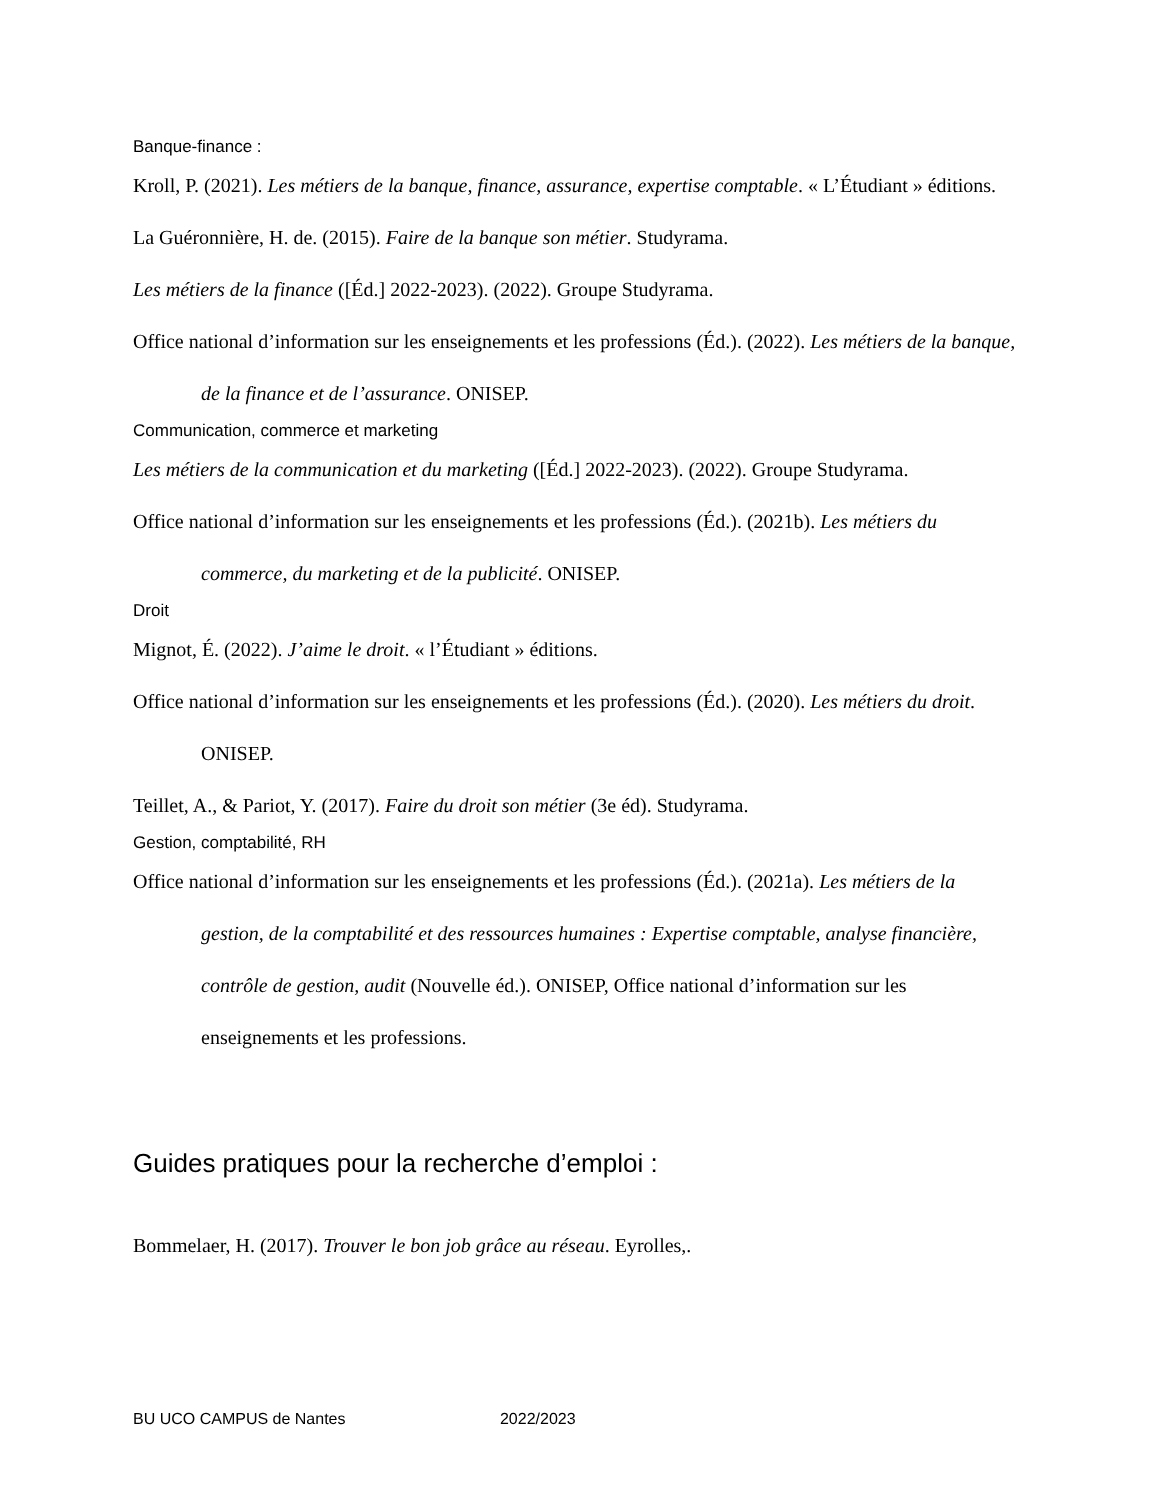Banque-finance :
Kroll, P. (2021). Les métiers de la banque, finance, assurance, expertise comptable. « L’Étudiant » éditions.
La Guéronnière, H. de. (2015). Faire de la banque son métier. Studyrama.
Les métiers de la finance ([Éd.] 2022-2023). (2022). Groupe Studyrama.
Office national d’information sur les enseignements et les professions (Éd.). (2022). Les métiers de la banque, de la finance et de l’assurance. ONISEP.
Communication, commerce et marketing
Les métiers de la communication et du marketing ([Éd.] 2022-2023). (2022). Groupe Studyrama.
Office national d’information sur les enseignements et les professions (Éd.). (2021b). Les métiers du commerce, du marketing et de la publicité. ONISEP.
Droit
Mignot, É. (2022). J’aime le droit. « l’Étudiant » éditions.
Office national d’information sur les enseignements et les professions (Éd.). (2020). Les métiers du droit. ONISEP.
Teillet, A., & Pariot, Y. (2017). Faire du droit son métier (3e éd). Studyrama.
Gestion, comptabilité, RH
Office national d’information sur les enseignements et les professions (Éd.). (2021a). Les métiers de la gestion, de la comptabilité et des ressources humaines : Expertise comptable, analyse financière, contrôle de gestion, audit (Nouvelle éd.). ONISEP, Office national d’information sur les enseignements et les professions.
Guides pratiques pour la recherche d’emploi :
Bommelaer, H. (2017). Trouver le bon job grâce au réseau. Eyrolles,.
BU UCO CAMPUS de Nantes 2022/2023